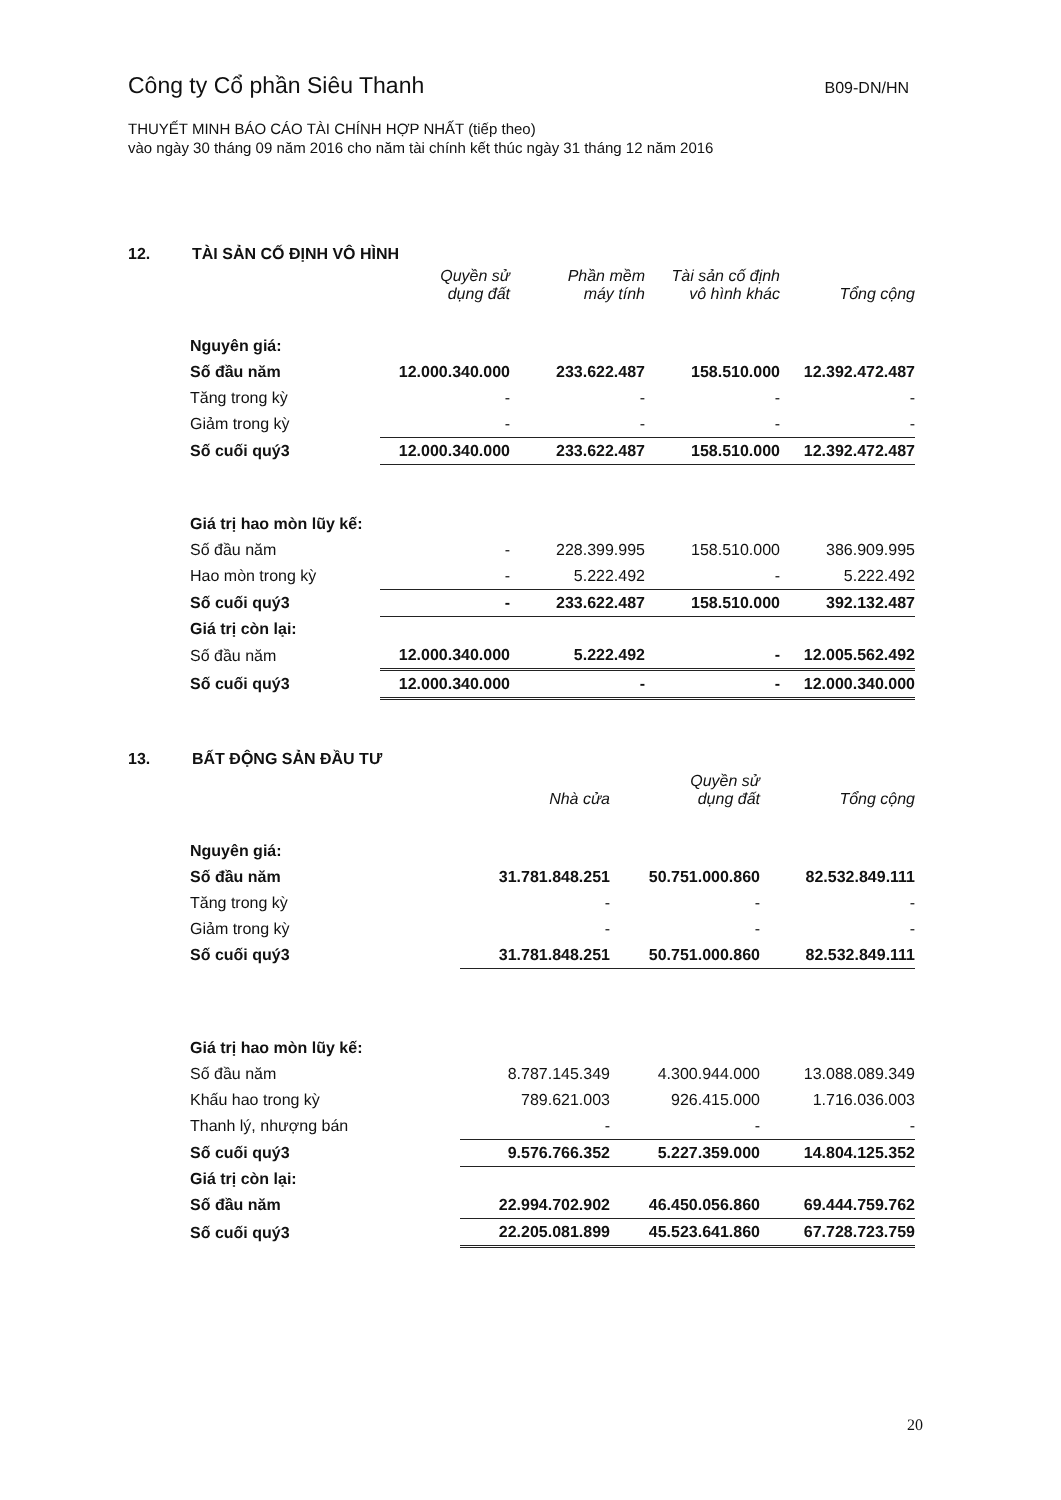Công ty Cổ phần Siêu Thanh
B09-DN/HN
THUYẾT MINH BÁO CÁO TÀI CHÍNH HỢP NHẤT (tiếp theo)
vào ngày 30 tháng 09 năm 2016 cho năm tài chính kết thúc ngày 31 tháng 12 năm 2016
12. TÀI SẢN CỐ ĐỊNH VÔ HÌNH
| | Quyền sử dụng đất | Phần mềm máy tính | Tài sản cố định vô hình khác | Tổng cộng |
| --- | --- | --- | --- | --- |
| Nguyên giá: | | | | |
| Số đầu năm | 12.000.340.000 | 233.622.487 | 158.510.000 | 12.392.472.487 |
| Tăng trong kỳ | - | - | - | - |
| Giảm trong kỳ | - | - | - | - |
| Số cuối quý3 | 12.000.340.000 | 233.622.487 | 158.510.000 | 12.392.472.487 |
| Giá trị hao mòn lũy kế: | | | | |
| Số đầu năm | - | 228.399.995 | 158.510.000 | 386.909.995 |
| Hao mòn trong kỳ | - | 5.222.492 | - | 5.222.492 |
| Số cuối quý3 | - | 233.622.487 | 158.510.000 | 392.132.487 |
| Giá trị còn lại: | | | | |
| Số đầu năm | 12.000.340.000 | 5.222.492 | - | 12.005.562.492 |
| Số cuối quý3 | 12.000.340.000 | - | - | 12.000.340.000 |
13. BẤT ĐỘNG SẢN ĐẦU TƯ
| | Nhà cửa | Quyền sử dụng đất | Tổng cộng |
| --- | --- | --- | --- |
| Nguyên giá: | | | |
| Số đầu năm | 31.781.848.251 | 50.751.000.860 | 82.532.849.111 |
| Tăng trong kỳ | - | - | - |
| Giảm trong kỳ | - | - | - |
| Số cuối quý3 | 31.781.848.251 | 50.751.000.860 | 82.532.849.111 |
| Giá trị hao mòn lũy kế: | | | |
| Số đầu năm | 8.787.145.349 | 4.300.944.000 | 13.088.089.349 |
| Khấu hao trong kỳ | 789.621.003 | 926.415.000 | 1.716.036.003 |
| Thanh lý, nhượng bán | - | - | - |
| Số cuối quý3 | 9.576.766.352 | 5.227.359.000 | 14.804.125.352 |
| Giá trị còn lại: | | | |
| Số đầu năm | 22.994.702.902 | 46.450.056.860 | 69.444.759.762 |
| Số cuối quý3 | 22.205.081.899 | 45.523.641.860 | 67.728.723.759 |
20